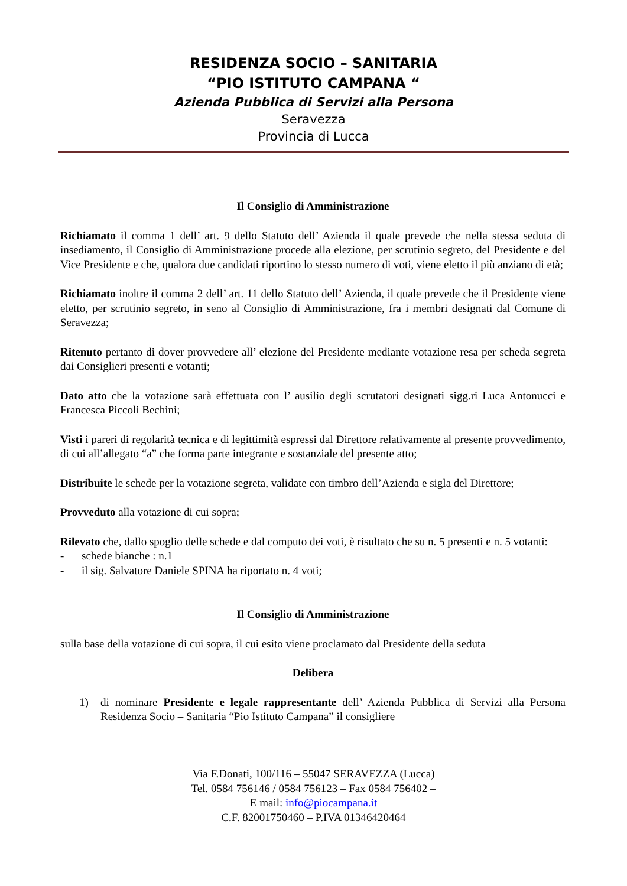RESIDENZA SOCIO – SANITARIA
“PIO ISTITUTO CAMPANA “
Azienda Pubblica di Servizi alla Persona
Seravezza
Provincia di Lucca
Il Consiglio di Amministrazione
Richiamato il comma 1 dell’ art. 9 dello Statuto dell’ Azienda il quale prevede che nella stessa seduta di insediamento, il Consiglio di Amministrazione procede alla elezione, per scrutinio segreto, del Presidente e del Vice Presidente e che, qualora due candidati riportino lo stesso numero di voti, viene eletto il più anziano di età;
Richiamato inoltre il comma 2 dell’ art. 11 dello Statuto dell’ Azienda, il quale prevede che il Presidente viene eletto, per scrutinio segreto, in seno al Consiglio di Amministrazione, fra i membri designati dal Comune di Seravezza;
Ritenuto pertanto di dover provvedere all’ elezione del Presidente mediante votazione resa per scheda segreta dai Consiglieri presenti e votanti;
Dato atto che la votazione sarà effettuata con l’ ausilio degli scrutatori designati sigg.ri Luca Antonucci e Francesca Piccoli Bechini;
Visti i pareri di regolarità tecnica e di legittimità espressi dal Direttore relativamente al presente provvedimento, di cui all’allegato “a” che forma parte integrante e sostanziale del presente atto;
Distribuite le schede per la votazione segreta, validate con timbro dell’Azienda e sigla del Direttore;
Provveduto alla votazione di cui sopra;
Rilevato che, dallo spoglio delle schede e dal computo dei voti, è risultato che su n. 5 presenti e n. 5 votanti:
- schede bianche : n.1
- il sig. Salvatore Daniele SPINA ha riportato n. 4 voti;
Il Consiglio di Amministrazione
sulla base della votazione di cui sopra, il cui esito viene proclamato dal Presidente della seduta
Delibera
1) di nominare Presidente e legale rappresentante dell’ Azienda Pubblica di Servizi alla Persona Residenza Socio – Sanitaria “Pio Istituto Campana” il consigliere
Via F.Donati, 100/116 – 55047 SERAVEZZA (Lucca)
Tel. 0584 756146 / 0584 756123 – Fax 0584 756402 –
E mail: info@piocampana.it
C.F. 82001750460 – P.IVA 01346420464